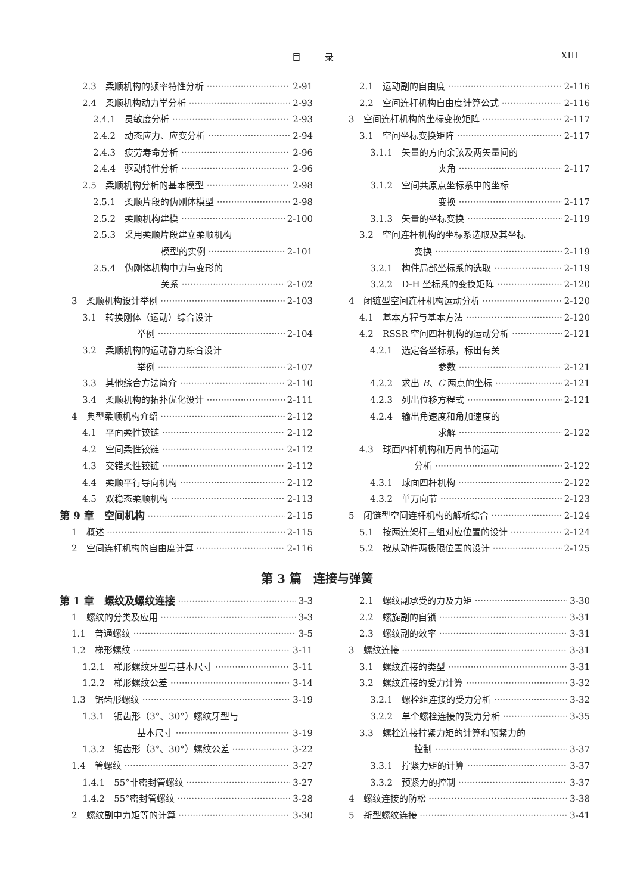目录 XIII
2.3　柔顺机构的频率特性分析 2-91
2.4　柔顺机构动力学分析 2-93
2.4.1　灵敏度分析 2-93
2.4.2　动态应力、应变分析 2-94
2.4.3　疲劳寿命分析 2-96
2.4.4　驱动特性分析 2-96
2.5　柔顺机构分析的基本模型 2-98
2.5.1　柔顺片段的伪刚体模型 2-98
2.5.2　柔顺机构建模 2-100
2.5.3　采用柔顺片段建立柔顺机构
模型的实例 2-101
2.5.4　伪刚体机构中力与变形的
关系 2-102
3　柔顺机构设计举例 2-103
3.1　转换刚体（运动）综合设计
举例 2-104
3.2　柔顺机构的运动静力综合设计
举例 2-107
3.3　其他综合方法简介 2-110
3.4　柔顺机构的拓扑优化设计 2-111
4　典型柔顺机构介绍 2-112
4.1　平面柔性铰链 2-112
4.2　空间柔性铰链 2-112
4.3　交错柔性铰链 2-112
4.4　柔顺平行导向机构 2-112
4.5　双稳态柔顺机构 2-113
第 9 章　空间机构 2-115
1　概述 2-115
2　空间连杆机构的自由度计算 2-116
2.1　运动副的自由度 2-116
2.2　空间连杆机构自由度计算公式 2-116
3　空间连杆机构的坐标变换矩阵 2-117
3.1　空间坐标变换矩阵 2-117
3.1.1　矢量的方向余弦及两矢量间的
夹角 2-117
3.1.2　空间共原点坐标系中的坐标
变换 2-117
3.1.3　矢量的坐标变换 2-119
3.2　空间连杆机构的坐标系选取及其坐标
变换 2-119
3.2.1　构件局部坐标系的选取 2-119
3.2.2　D-H 坐标系的变换矩阵 2-120
4　闭链型空间连杆机构运动分析 2-120
4.1　基本方程与基本方法 2-120
4.2　RSSR 空间四杆机构的运动分析 2-121
4.2.1　选定各坐标系，标出有关
参数 2-121
4.2.2　求出 B、C 两点的坐标 2-121
4.2.3　列出位移方程式 2-121
4.2.4　输出角速度和角加速度的
求解 2-122
4.3　球面四杆机构和万向节的运动
分析 2-122
4.3.1　球面四杆机构 2-122
4.3.2　单万向节 2-123
5　闭链型空间连杆机构的解析综合 2-124
5.1　按两连架杆三组对应位置的设计 2-124
5.2　按从动件两极限位置的设计 2-125
第 3 篇　连接与弹簧
第 1 章　螺纹及螺纹连接 3-3
1　螺纹的分类及应用 3-3
1.1　普通螺纹 3-5
1.2　梯形螺纹 3-11
1.2.1　梯形螺纹牙型与基本尺寸 3-11
1.2.2　梯形螺纹公差 3-14
1.3　锯齿形螺纹 3-19
1.3.1　锯齿形（3°、30°）螺纹牙型与
基本尺寸 3-19
1.3.2　锯齿形（3°、30°）螺纹公差 3-22
1.4　管螺纹 3-27
1.4.1　55°非密封管螺纹 3-27
1.4.2　55°密封管螺纹 3-28
2　螺纹副中力矩等的计算 3-30
2.1　螺纹副承受的力及力矩 3-30
2.2　螺旋副的自锁 3-31
2.3　螺纹副的效率 3-31
3　螺纹连接 3-31
3.1　螺纹连接的类型 3-31
3.2　螺纹连接的受力计算 3-32
3.2.1　螺栓组连接的受力分析 3-32
3.2.2　单个螺栓连接的受力分析 3-35
3.3　螺栓连接拧紧力矩的计算和预紧力的
控制 3-37
3.3.1　拧紧力矩的计算 3-37
3.3.2　预紧力的控制 3-37
4　螺纹连接的防松 3-38
5　新型螺纹连接 3-41